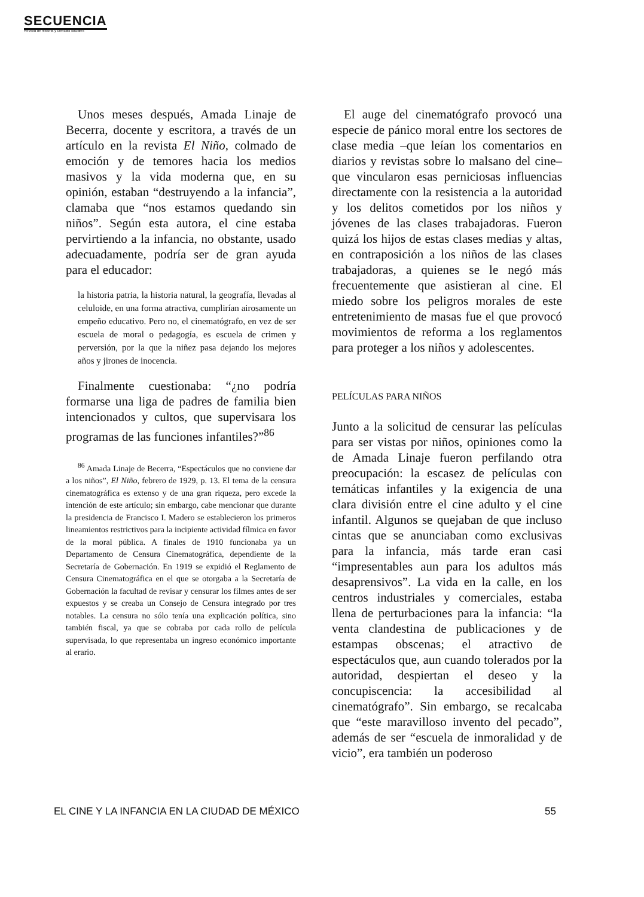SECUENCIA
Revista de historia y ciencias sociales
Unos meses después, Amada Linaje de Becerra, docente y escritora, a través de un artículo en la revista El Niño, colmado de emoción y de temores hacia los medios masivos y la vida moderna que, en su opinión, estaban “destruyendo a la infancia”, clamaba que “nos estamos quedando sin niños”. Según esta autora, el cine estaba pervirtiendo a la infancia, no obstante, usado adecuadamente, podría ser de gran ayuda para el educador:
la historia patria, la historia natural, la geografía, llevadas al celuloide, en una forma atractiva, cumplirían airosamente un empeño educativo. Pero no, el cinematógrafo, en vez de ser escuela de moral o pedagogía, es escuela de crimen y perversión, por la que la niñez pasa dejando los mejores años y jirones de inocencia.
Finalmente cuestionaba: “¿no podría formarse una liga de padres de familia bien intencionados y cultos, que supervisara los programas de las funciones infantiles?”<sup>86</sup>
<sup>86</sup> Amada Linaje de Becerra, “Espectáculos que no conviene dar a los niños”, El Niño, febrero de 1929, p. 13. El tema de la censura cinematográfica es extenso y de una gran riqueza, pero excede la intención de este artículo; sin embargo, cabe mencionar que durante la presidencia de Francisco I. Madero se establecieron los primeros lineamientos restrictivos para la incipiente actividad fílmica en favor de la moral pública. A finales de 1910 funcionaba ya un Departamento de Censura Cinematográfica, dependiente de la Secretaría de Gobernación. En 1919 se expidió el Reglamento de Censura Cinematográfica en el que se otorgaba a la Secretaría de Gobernación la facultad de revisar y censurar los filmes antes de ser expuestos y se creaba un Consejo de Censura integrado por tres notables. La censura no sólo tenía una explicación política, sino también fiscal, ya que se cobraba por cada rollo de película supervisada, lo que representaba un ingreso económico importante al erario.
El auge del cinematógrafo provocó una especie de pánico moral entre los sectores de clase media –que leían los comentarios en diarios y revistas sobre lo malsano del cine– que vincularon esas perniciosas influencias directamente con la resistencia a la autoridad y los delitos cometidos por los niños y jóvenes de las clases trabajadoras. Fueron quizá los hijos de estas clases medias y altas, en contraposición a los niños de las clases trabajadoras, a quienes se le negó más frecuentemente que asistieran al cine. El miedo sobre los peligros morales de este entretenimiento de masas fue el que provocó movimientos de reforma a los reglamentos para proteger a los niños y adolescentes.
PELÍCULAS PARA NIÑOS
Junto a la solicitud de censurar las películas para ser vistas por niños, opiniones como la de Amada Linaje fueron perfilando otra preocupación: la escasez de películas con temáticas infantiles y la exigencia de una clara división entre el cine adulto y el cine infantil. Algunos se quejaban de que incluso cintas que se anunciaban como exclusivas para la infancia, más tarde eran casi “impresentables aun para los adultos más desaprensivos”. La vida en la calle, en los centros industriales y comerciales, estaba llena de perturbaciones para la infancia: “la venta clandestina de publicaciones y de estampas obscenas; el atractivo de espectáculos que, aun cuando tolerados por la autoridad, despiertan el deseo y la concupiscencia: la accesibilidad al cinematógrafo”. Sin embargo, se recalcaba que “este maravilloso invento del pecado”, además de ser “escuela de inmoralidad y de vicio”, era también un poderoso
EL CINE Y LA INFANCIA EN LA CIUDAD DE MÉXICO 55